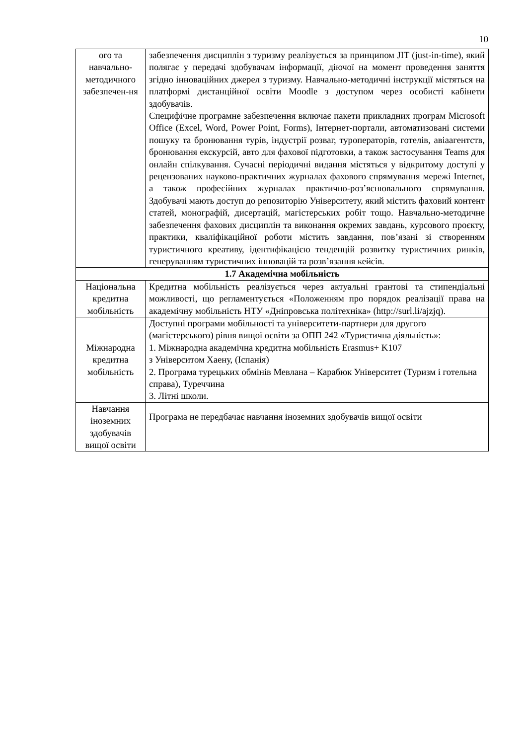10
| ого та навчально-методичного забезпечен-ня | забезпечення дисциплін з туризму реалізується за принципом JIT (just-in-time), який полягає у передачі здобувачам інформації, діючої на момент проведення заняття згідно інноваційних джерел з туризму. Навчально-методичні інструкції містяться на платформі дистанційної освіти Moodle з доступом через особисті кабінети здобувачів. Специфічне програмне забезпечення включає пакети прикладних програм Microsoft Office (Excel, Word, Power Point, Forms), Інтернет-портали, автоматизовані системи пошуку та бронювання турів, індустрії розваг, туроператорів, готелів, авіаагентств, бронювання екскурсій, авто для фахової підготовки, а також застосування Teams для онлайн спілкування. Сучасні періодичні видання містяться у відкритому доступі у рецензованих науково-практичних журналах фахового спрямування мережі Internet, а також професійних журналах практично-роз’яснювального спрямування. Здобувачі мають доступ до репозиторію Університету, який містить фаховий контент статей, монографій, дисертацій, магістерських робіт тощо. Навчально-методичне забезпечення фахових дисциплін та виконання окремих завдань, курсового проєкту, практики, кваліфікаційної роботи містить завдання, пов’язані зі створенням туристичного креативу, ідентифікацією тенденцій розвитку туристичних ринків, генеруванням туристичних інновацій та розв’язання кейсів. |
| 1.7 Академічна мобільність | |
| Національна кредитна мобільність | Кредитна мобільність реалізується через актуальні грантові та стипендіальні можливості, що регламентується «Положенням про порядок реалізації права на академічну мобільність НТУ «Дніпровська політехніка» (http://surl.li/ajzjq). |
| Міжнародна кредитна мобільність | Доступні програми мобільності та університети-партнери для другого (магістерського) рівня вищої освіти за ОПП 242 «Туристична діяльність»: 1. Міжнародна академічна кредитна мобільність Erasmus+ K107 з Університом Хаену, (Іспанія) 2. Програма турецьких обмінів Мевлана – Карабюк Університет (Туризм і готельна справа), Туреччина 3. Літні школи. |
| Навчання іноземних здобувачів вищої освіти | Програма не передбачає навчання іноземних здобувачів вищої освіти |